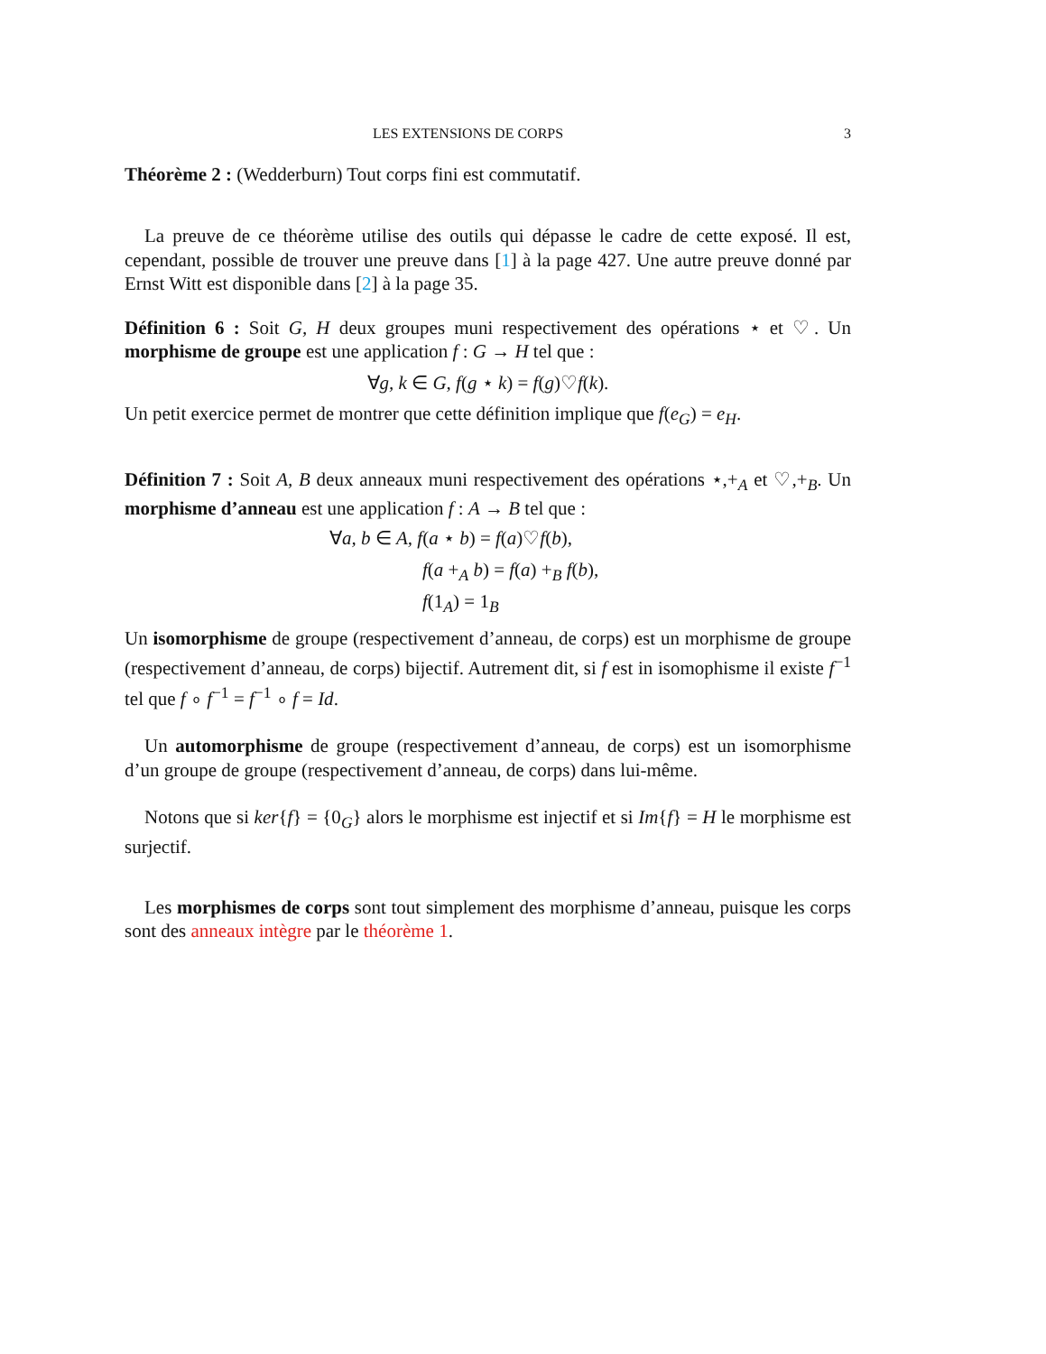LES EXTENSIONS DE CORPS 3
Théorème 2 : (Wedderburn) Tout corps fini est commutatif.
La preuve de ce théorème utilise des outils qui dépasse le cadre de cette exposé. Il est, cependant, possible de trouver une preuve dans [1] à la page 427. Une autre preuve donné par Ernst Witt est disponible dans [2] à la page 35.
Définition 6 : Soit G, H deux groupes muni respectivement des opérations ⋆ et ♡. Un morphisme de groupe est une application f : G → H tel que :
∀g, k ∈ G, f(g ⋆ k) = f(g)♡f(k).
Un petit exercice permet de montrer que cette définition implique que f(e<sub>G</sub>) = e<sub>H</sub>.
Définition 7 : Soit A, B deux anneaux muni respectivement des opérations ⋆,+<sub>A</sub> et ♡,+<sub>B</sub>. Un morphisme d’anneau est une application f : A → B tel que :
∀a, b ∈ A, f(a ⋆ b) = f(a)♡f(b),
f(a +<sub>A</sub> b) = f(a) +<sub>B</sub> f(b),
f(1<sub>A</sub>) = 1<sub>B</sub>
Un isomorphisme de groupe (respectivement d’anneau, de corps) est un morphisme de groupe (respectivement d’anneau, de corps) bijectif. Autrement dit, si f est in isomophisme il existe f<sup>−1</sup> tel que f ∘ f<sup>−1</sup> = f<sup>−1</sup> ∘ f = Id.
Un automorphisme de groupe (respectivement d’anneau, de corps) est un isomorphisme d’un groupe de groupe (respectivement d’anneau, de corps) dans lui-même.
Notons que si ker{f} = {0<sub>G</sub>} alors le morphisme est injectif et si Im{f} = H le morphisme est surjectif.
Les morphismes de corps sont tout simplement des morphisme d’anneau, puisque les corps sont des anneaux intègre par le théorème 1.